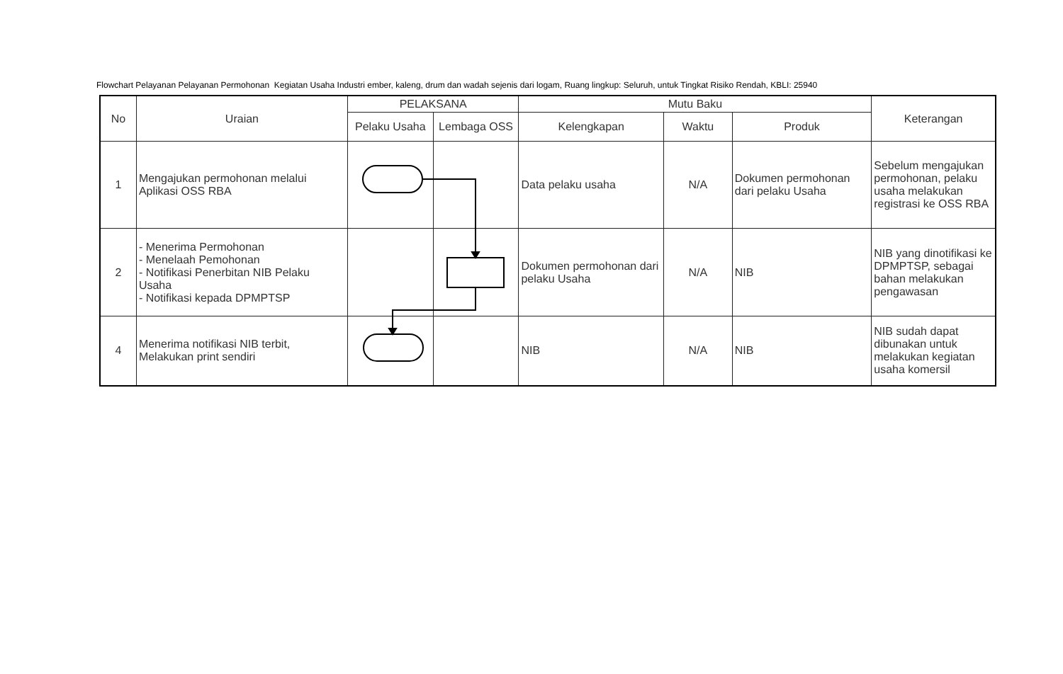Flowchart Pelayanan Pelayanan Permohonan Kegiatan Usaha Industri ember, kaleng, drum dan wadah sejenis dari logam, Ruang lingkup: Seluruh, untuk Tingkat Risiko Rendah, KBLI: 25940
| No | Uraian | PELAKSANA | | Mutu Baku | | | Keterangan |
| --- | --- | --- | --- | --- | --- | --- | --- |
| | | Pelaku Usaha | Lembaga OSS | Kelengkapan | Waktu | Produk | |
| 1 | Mengajukan permohonan melalui Aplikasi OSS RBA | | | Data pelaku usaha | N/A | Dokumen permohonan dari pelaku Usaha | Sebelum mengajukan permohonan, pelaku usaha melakukan registrasi ke OSS RBA |
| 2 | - Menerima Permohonan - Menelaah Pemohonan - Notifikasi Penerbitan NIB Pelaku Usaha - Notifikasi kepada DPMPTSP | | | Dokumen permohonan dari pelaku Usaha | N/A | NIB | NIB yang dinotifikasi ke DPMPTSP, sebagai bahan melakukan pengawasan |
| 4 | Menerima notifikasi NIB terbit, Melakukan print sendiri | | | NIB | N/A | NIB | NIB sudah dapat dibunakan untuk melakukan kegiatan usaha komersil |